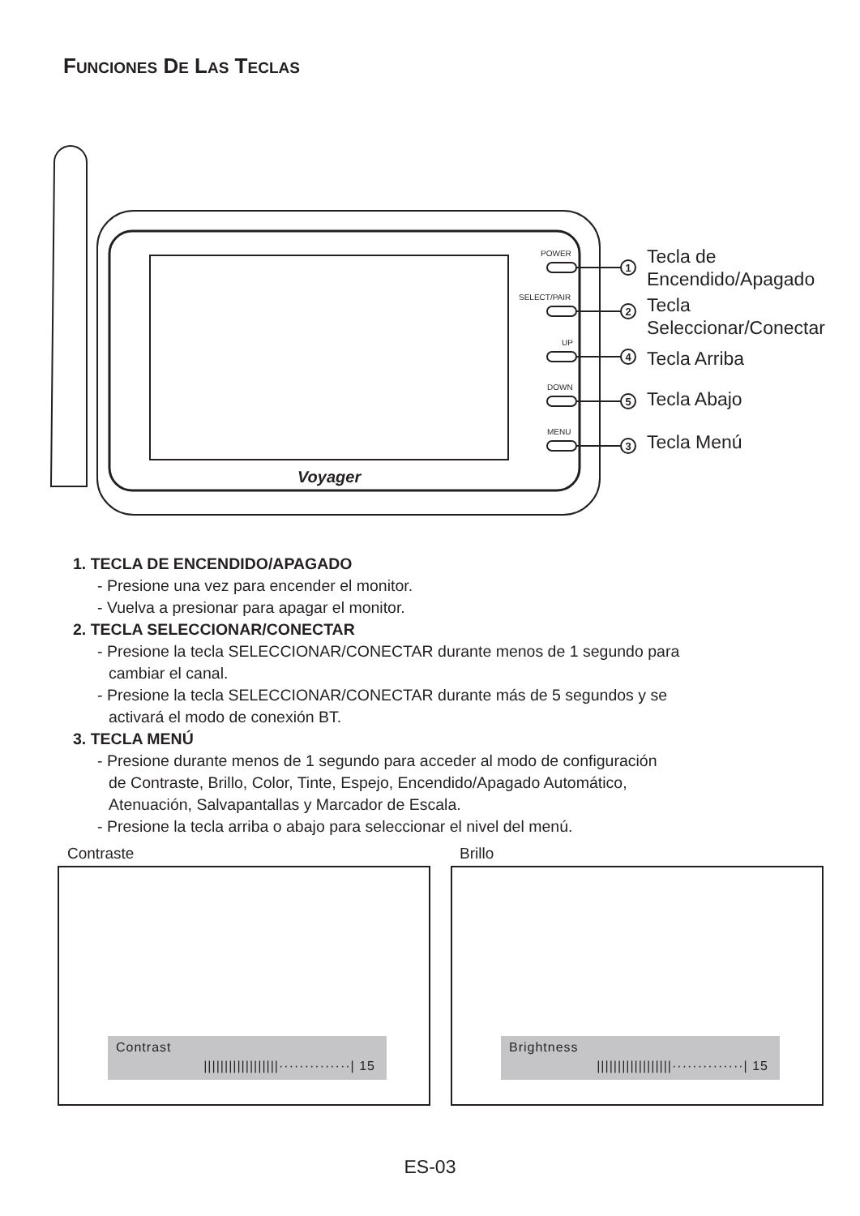FUNCIONES DE LAS TECLAS
Voyager
POWER
SELECT/PAIR
UP
DOWN
MENU
1
2
4
5
3
Tecla de
Encendido/Apagado
Tecla
Seleccionar/Conectar
Tecla Arriba
Tecla Abajo
Tecla Menú
1. TECLA DE ENCENDIDO/APAGADO
- Presione una vez para encender el monitor.
- Vuelva a presionar para apagar el monitor.
2. TECLA SELECCIONAR/CONECTAR
- Presione la tecla SELECCIONAR/CONECTAR durante menos de 1 segundo para
cambiar el canal.
- Presione la tecla SELECCIONAR/CONECTAR durante más de 5 segundos y se
activará el modo de conexión BT.
3. TECLA MENÚ
- Presione durante menos de 1 segundo para acceder al modo de configuración
de Contraste, Brillo, Color, Tinte, Espejo, Encendido/Apagado Automático,
Atenuación, Salvapantallas y Marcador de Escala.
- Presione la tecla arriba o abajo para seleccionar el nivel del menú.
Contraste Brillo
Contrast
||||||||||||||||||··············| 15
Brightness
||||||||||||||||||··············| 15
ES-03